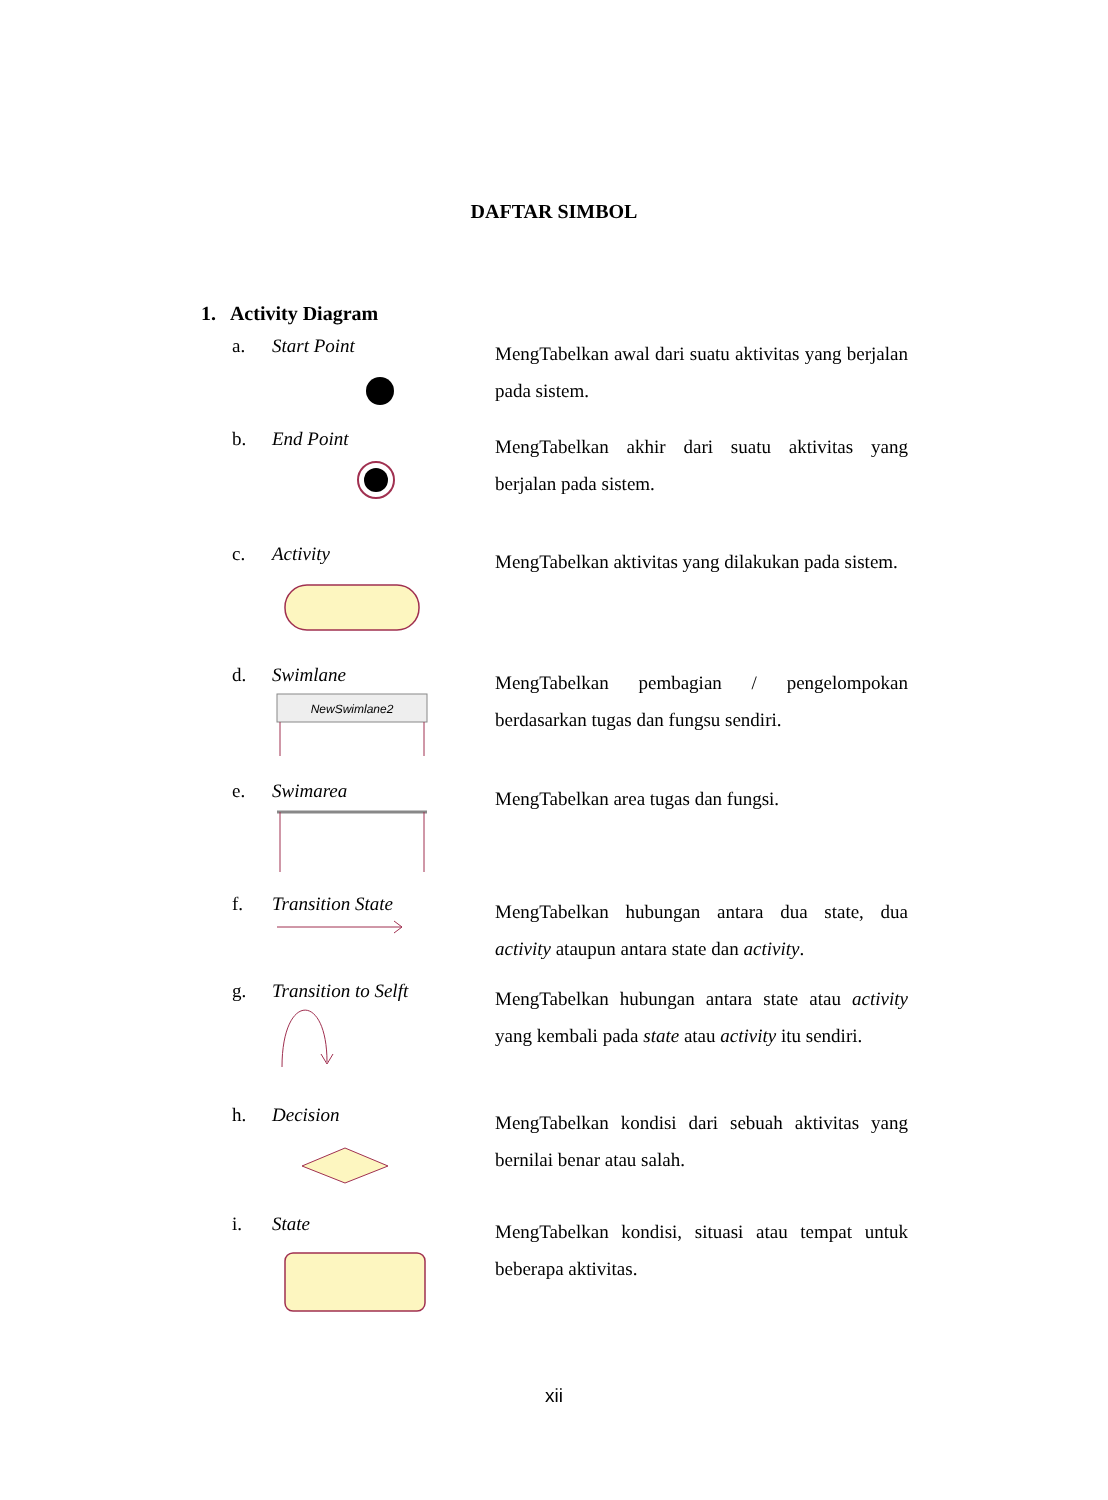DAFTAR SIMBOL
1. Activity Diagram
a. Start Point
MengTabelkan awal dari suatu aktivitas yang berjalan pada sistem.
b. End Point
MengTabelkan akhir dari suatu aktivitas yang berjalan pada sistem.
c. Activity
MengTabelkan aktivitas yang dilakukan pada sistem.
d. Swimlane
NewSwimlane2
MengTabelkan pembagian / pengelompokan berdasarkan tugas dan fungsu sendiri.
e. Swimarea
MengTabelkan area tugas dan fungsi.
f. Transition State
MengTabelkan hubungan antara dua state, dua activity ataupun antara state dan activity.
g. Transition to Selft
MengTabelkan hubungan antara state atau activity yang kembali pada state atau activity itu sendiri.
h. Decision
MengTabelkan kondisi dari sebuah aktivitas yang bernilai benar atau salah.
i. State
MengTabelkan kondisi, situasi atau tempat untuk beberapa aktivitas.
xii